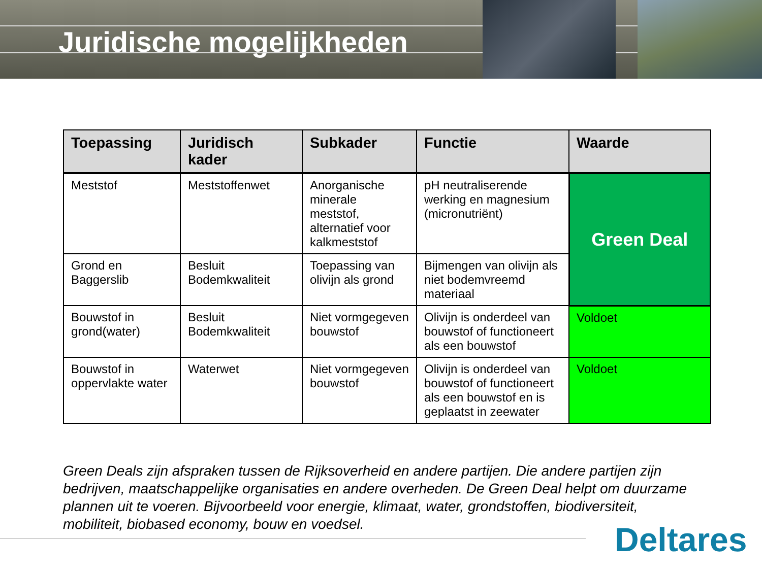Juridische mogelijkheden
| Toepassing | Juridisch kader | Subkader | Functie | Waarde |
| --- | --- | --- | --- | --- |
| Meststof | Meststoffenwet | Anorganische minerale meststof, alternatief voor kalkmeststof | pH neutraliserende werking en magnesium (micronutriënt) | Green Deal |
| Grond en Baggerslib | Besluit Bodemkwaliteit | Toepassing van olivijn als grond | Bijmengen van olivijn als niet bodemvreemd materiaal | |
| Bouwstof in grond(water) | Besluit Bodemkwaliteit | Niet vormgegeven bouwstof | Olivijn is onderdeel van bouwstof of functioneert als een bouwstof | Voldoet |
| Bouwstof in oppervlakte water | Waterwet | Niet vormgegeven bouwstof | Olivijn is onderdeel van bouwstof of functioneert als een bouwstof en is geplaatst in zeewater | Voldoet |
Green Deals zijn afspraken tussen de Rijksoverheid en andere partijen. Die andere partijen zijn bedrijven, maatschappelijke organisaties en andere overheden. De Green Deal helpt om duurzame plannen uit te voeren. Bijvoorbeeld voor energie, klimaat, water, grondstoffen, biodiversiteit, mobiliteit, biobased economy, bouw en voedsel.
Deltares